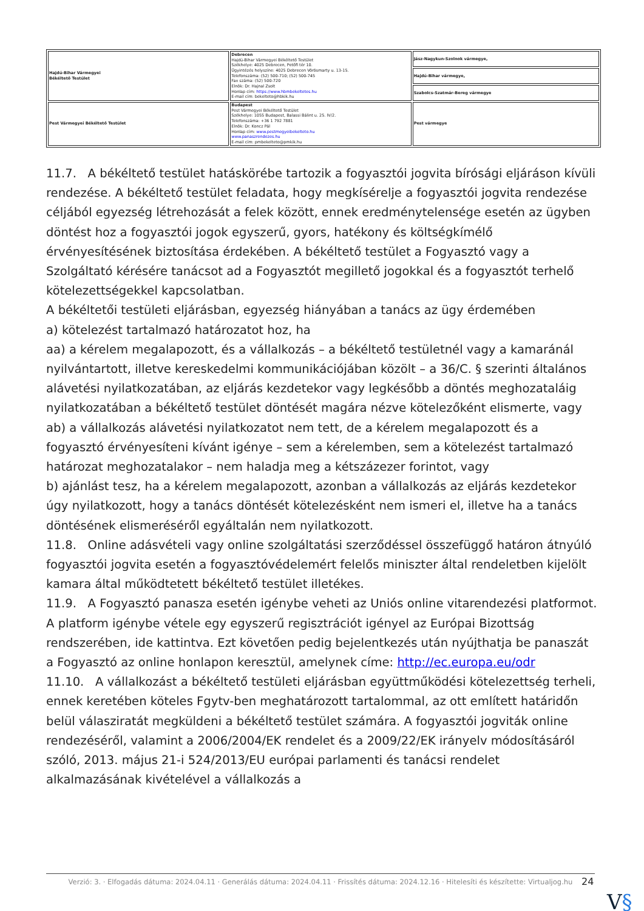| Hajdú-Bihar Vármegyei Békéltető Testület | Debrecen Hajdú-Bihar Vármegyei Békéltető Testület Székhelye: 4025 Debrecen, Petőfi tér 10. Ügyintézés helyszíne: 4025 Debrecen Vörösmarty u. 13-15. Telefonszáma: (52) 500-710; (52) 500-745 Fax száma: (52) 500-720 Elnök: Dr. Hajnal Zsolt Honlap cím: https://www.hbmbekeltetes.hu E-mail cím: bekelteto@hbkik.hu | Jász-Nagykun-Szolnok vármegye, |
| | | Hajdú-Bihar vármegye, |
| | | Szabolcs-Szatmár-Bereg vármegye |
| Pest Vármegyei Békéltető Testület | Budapest Pest Vármegyei Békéltető Testület Székhelye: 1055 Budapest, Balassi Bálint u. 25. IV/2. Telefonszáma: +36 1 792 7881 Elnök: Dr. Koncz Pál Honlap cím: www.pestmegyeibekelteto.hu www.panaszrendezes.hu E-mail cím: pmbekelteto@pmkik.hu | Pest vármegye |
11.7. A békéltető testület hatáskörébe tartozik a fogyasztói jogvita bírósági eljáráson kívüli rendezése. A békéltető testület feladata, hogy megkísérelje a fogyasztói jogvita rendezése céljából egyezség létrehozását a felek között, ennek eredménytelensége esetén az ügyben döntést hoz a fogyasztói jogok egyszerű, gyors, hatékony és költségkímélő érvényesítésének biztosítása érdekében. A békéltető testület a Fogyasztó vagy a Szolgáltató kérésére tanácsot ad a Fogyasztót megillető jogokkal és a fogyasztót terhelő kötelezettségekkel kapcsolatban.
A békéltetői testületi eljárásban, egyezség hiányában a tanács az ügy érdemében
a) kötelezést tartalmazó határozatot hoz, ha
aa) a kérelem megalapozott, és a vállalkozás – a békéltető testületnél vagy a kamaránál nyilvántartott, illetve kereskedelmi kommunikációjában közölt – a 36/C. § szerinti általános alávetési nyilatkozatában, az eljárás kezdetekor vagy legkésőbb a döntés meghozataláig nyilatkozatában a békéltető testület döntését magára nézve kötelezőként elismerte, vagy
ab) a vállalkozás alávetési nyilatkozatot nem tett, de a kérelem megalapozott és a fogyasztó érvényesíteni kívánt igénye – sem a kérelemben, sem a kötelezést tartalmazó határozat meghozatalakor – nem haladja meg a kétszázezer forintot, vagy
b) ajánlást tesz, ha a kérelem megalapozott, azonban a vállalkozás az eljárás kezdetekor úgy nyilatkozott, hogy a tanács döntését kötelezésként nem ismeri el, illetve ha a tanács döntésének elismeréséről egyáltalán nem nyilatkozott.
11.8. Online adásvételi vagy online szolgáltatási szerződéssel összefüggő határon átnyúló fogyasztói jogvita esetén a fogyasztóvédelemért felelős miniszter által rendeletben kijelölt kamara által működtetett békéltető testület illetékes.
11.9. A Fogyasztó panasza esetén igénybe veheti az Uniós online vitarendezési platformot. A platform igénybe vétele egy egyszerű regisztrációt igényel az Európai Bizottság rendszerében, ide kattintva. Ezt követően pedig bejelentkezés után nyújthatja be panaszát a Fogyasztó az online honlapon keresztül, amelynek címe: http://ec.europa.eu/odr
11.10. A vállalkozást a békéltető testületi eljárásban együttműködési kötelezettség terheli, ennek keretében köteles Fgytv-ben meghatározott tartalommal, az ott említett határidőn belül válasziratát megküldeni a békéltető testület számára. A fogyasztói jogviták online rendezéséről, valamint a 2006/2004/EK rendelet és a 2009/22/EK irányelv módosításáról szóló, 2013. május 21-i 524/2013/EU európai parlamenti és tanácsi rendelet alkalmazásának kivételével a vállalkozás a
Verzió: 3. · Elfogadás dátuma: 2024.04.11 · Generálás dátuma: 2024.04.11 · Frissítés dátuma: 2024.12.16 · Hitelesíti és készítette: Virtualjog.hu
24
V§